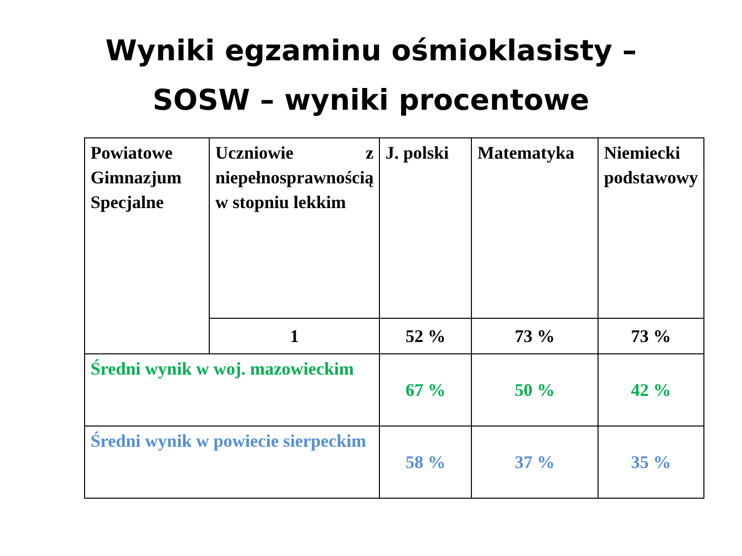Wyniki egzaminu ośmioklasisty –
SOSW – wyniki procentowe
| Powiatowe Gimnazjum Specjalne | Uczniowie z niepełnosprawnością w stopniu lekkim | J. polski | Matematyka | Niemiecki podstawowy |
| | 1 | 52 % | 73 % | 73 % |
| Średni wynik w woj. mazowieckim | | 67 % | 50 % | 42 % |
| Średni wynik w powiecie sierpeckim | | 58 % | 37 % | 35 % |